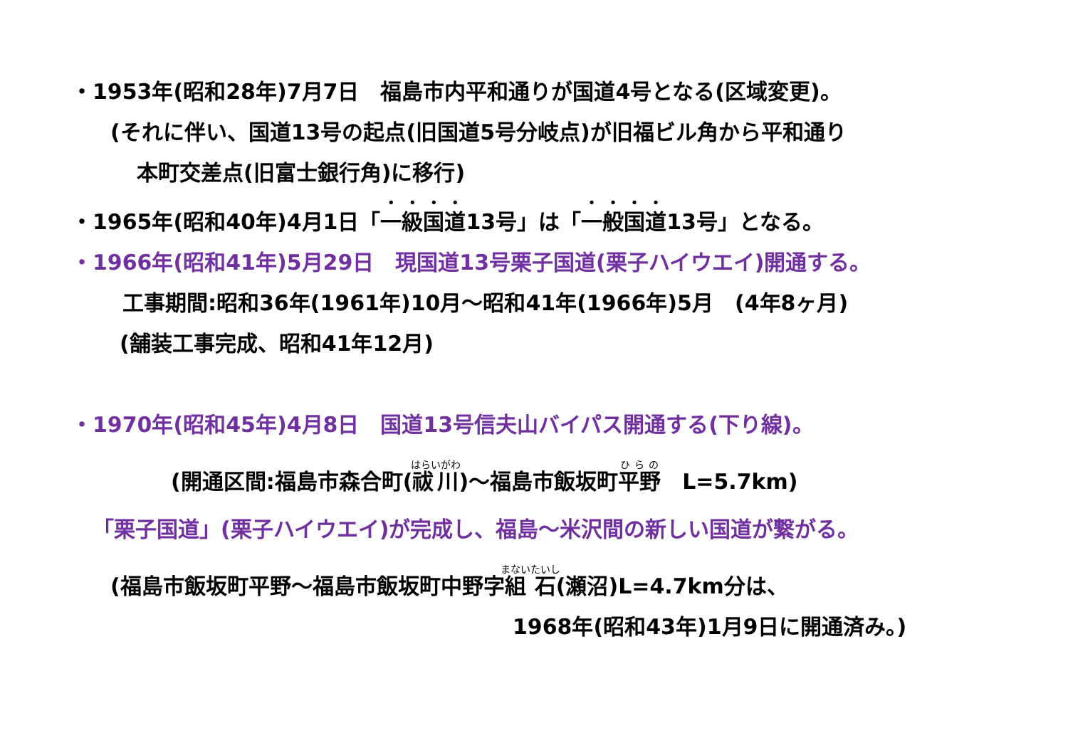・1953年(昭和28年)7月7日　福島市内平和通りが国道4号となる(区域変更)。
(それに伴い、国道13号の起点(旧国道5号分岐点)が旧福ビル角から平和通り
本町交差点(旧富士銀行角)に移行)
・1965年(昭和40年)4月1日「一級国道13号」は「一般国道13号」となる。
・1966年(昭和41年)5月29日　現国道13号栗子国道(栗子ハイウエイ)開通する。
工事期間:昭和36年(1961年)10月～昭和41年(1966年)5月　(4年8ヶ月)
(舗装工事完成、昭和41年12月)
・1970年(昭和45年)4月8日　国道13号信夫山バイパス開通する(下り線)。
(開通区間:福島市森合町(祓川)～福島市飯坂町平野　L=5.7km)
「栗子国道」(栗子ハイウエイ)が完成し、福島～米沢間の新しい国道が繋がる。
(福島市飯坂町平野～福島市飯坂町中野字組石(瀬沼)L=4.7km分は、
1968年(昭和43年)1月9日に開通済み。)